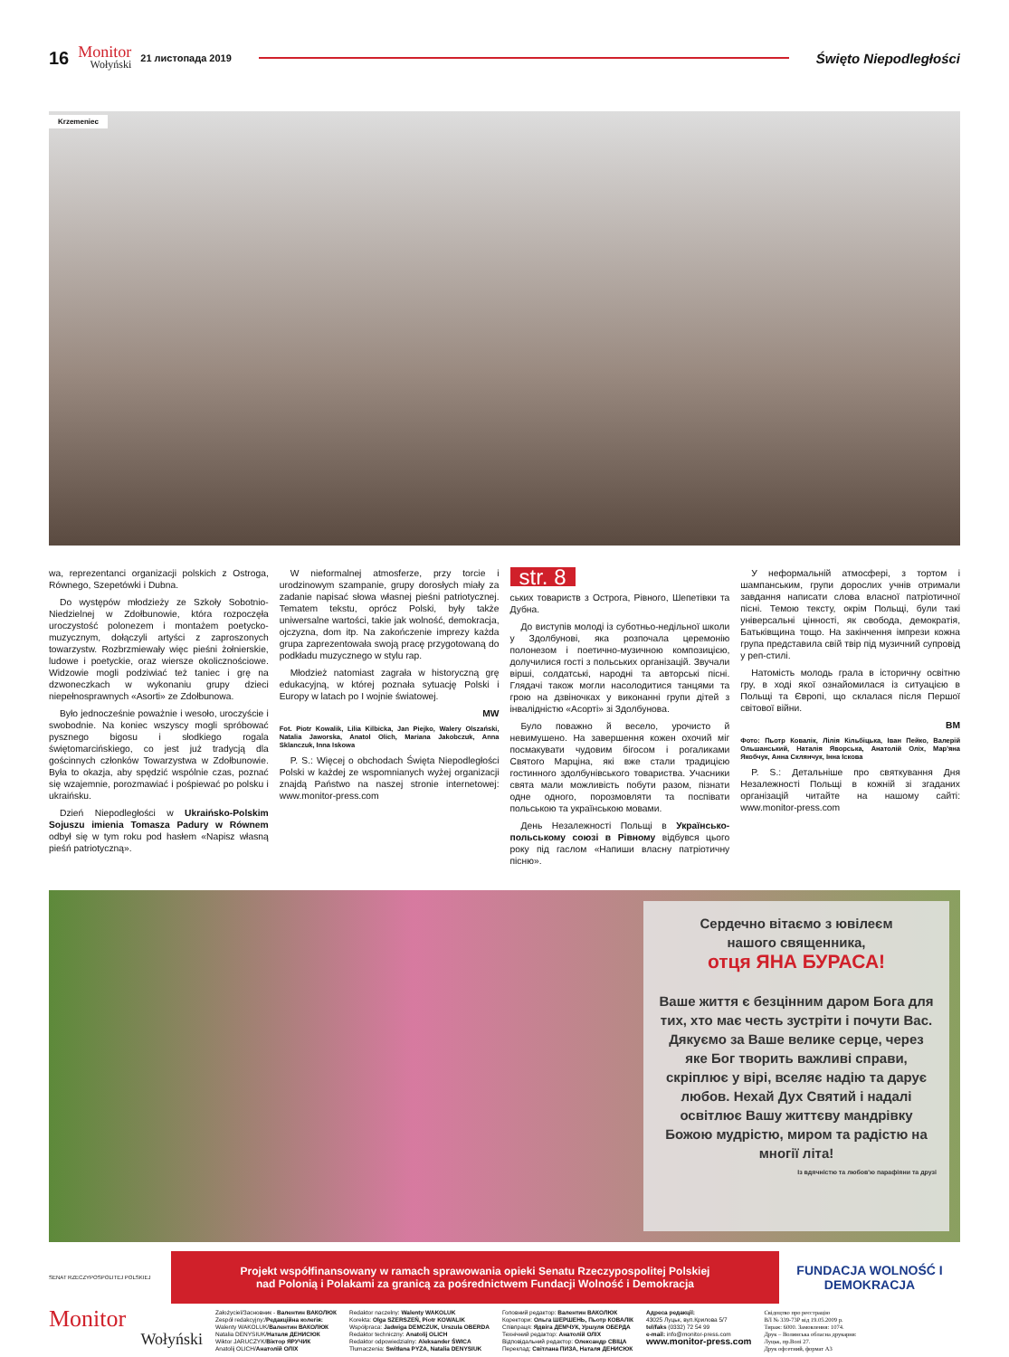16 Monitor
Wołyński 21 листопада 2019 Święto Niepodległości
Krzemeniec
wa, reprezentanci organizacji polskich z Ostroga, Równego, Szepetówki i Dubna.
Do występów młodzieży ze Szkoły Sobotnio-Niedzielnej w Zdołbunowie, która rozpoczęła uroczystość polonezem i montażem poetycko-muzycznym, dołączyli artyści z zaproszonych towarzystw. Rozbrzmiewały więc pieśni żołnierskie, ludowe i poetyckie, oraz wiersze okolicznościowe. Widzowie mogli podziwiać też taniec i grę na dzwoneczkach w wykonaniu grupy dzieci niepełnosprawnych «Asorti» ze Zdołbunowa.
Było jednocześnie poważnie i wesoło, uroczyście i swobodnie. Na koniec wszyscy mogli spróbować pysznego bigosu i słodkiego rogala świętomarcińskiego, co jest już tradycją dla gościnnych członków Towarzystwa w Zdołbunowie. Była to okazja, aby spędzić wspólnie czas, poznać się wzajemnie, porozmawiać i pośpiewać po polsku i ukraińsku.
Dzień Niepodległości w Ukraińsko-Polskim Sojuszu imienia Tomasza Padury w Równem odbył się w tym roku pod hasłem «Napisz własną pieśń patriotyczną».
W nieformalnej atmosferze, przy torcie i urodzinowym szampanie, grupy dorosłych miały za zadanie napisać słowa własnej pieśni patriotycznej. Tematem tekstu, oprócz Polski, były także uniwersalne wartości, takie jak wolność, demokracja, ojczyzna, dom itp. Na zakończenie imprezy każda grupa zaprezentowała swoją pracę przygotowaną do podkładu muzycznego w stylu rap.
Młodzież natomiast zagrała w historyczną grę edukacyjną, w której poznała sytuację Polski i Europy w latach po I wojnie światowej.
MW
Fot. Piotr Kowalik, Lilia Kilbicka, Jan Piejko, Walery Olszański, Natalia Jaworska, Anatol Olich, Mariana Jakobczuk, Anna Sklanczuk, Inna Iskowa
P. S.: Więcej o obchodach Święta Niepodległości Polski w każdej ze wspomnianych wyżej organizacji znajdą Państwo na naszej stronie internetowej: www.monitor-press.com
str. 8
ських товариств з Острога, Рівного, Шепетівки та Дубна.
До виступів молоді із суботньо-недільної школи у Здолбунові, яка розпочала церемонію полонезом і поетично-музичною композицією, долучилися гості з польських організацій. Звучали вірші, солдатські, народні та авторські пісні. Глядачі також могли насолодитися танцями та грою на дзвіночках у виконанні групи дітей з інвалідністю «Асорті» зі Здолбунова.
Було поважно й весело, урочисто й невимушено. На завершення кожен охочий міг посмакувати чудовим бігосом і рогаликами Святого Марціна, які вже стали традицією гостинного здолбунівського товариства. Учасники свята мали можливість побути разом, пізнати одне одного, порозмовляти та поспівати польською та українською мовами.
День Незалежності Польщі в Українсько-польському союзі в Рівному відбувся цього року під гаслом «Напиши власну патріотичну пісню».
У неформальній атмосфері, з тортом і шампанським, групи дорослих учнів отримали завдання написати слова власної патріотичної пісні. Темою тексту, окрім Польщі, були такі універсальні цінності, як свобода, демократія, Батьківщина тощо. На закінчення імпрези кожна група представила свій твір під музичний супровід у реп-стилі.
Натомість молодь грала в історичну освітню гру, в ході якої ознайомилася із ситуацією в Польщі та Європі, що склалася після Першої світової війни.
ВМ
Фото: Пьотр Ковалік, Лілія Кільбіцька, Іван Пейко, Валерій Ольшанський, Наталія Яворська, Анатолій Оліх, Мар'яна Якобчук, Анна Склянчук, Інна Іскова
P. S.: Детальніше про святкування Дня Незалежності Польщі в кожній зі згаданих організацій читайте на нашому сайті: www.monitor-press.com
Сердечно вітаємо з ювілеєм
нашого священника,
отця ЯНА БУРАСА!
Ваше життя є безцінним даром Бога для тих, хто має честь зустріти і почути Вас. Дякуємо за Ваше велике серце, через яке Бог творить важливі справи, скріплює у вірі, вселяє надію та дарує любов. Нехай Дух Святий і надалі освітлює Вашу життєву мандрівку Божою мудрістю, миром та радістю на многії літа!
Із вдячністю та любов'ю парафіяни та друзі
SENAT RZECZYPOSPOLITEJ POLSKIEJ
Projekt współfinansowany w ramach sprawowania opieki Senatu Rzeczypospolitej Polskiej
nad Polonią i Polakami za granicą za pośrednictwem Fundacji Wolność i Demokracja
FUNDACJA WOLNOŚĆ I DEMOKRACJA
Monitor
Wołyński
Założyciel/Засновник - Валентин ВАКОЛЮК
Zespół redakcyjny:/Редакційна колегія:
Walenty WAKOLUK/Валентин ВАКОЛЮК
Natalia DENYSIUK/Наталя ДЕНИСЮК
Wiktor JARUCZYK/Віктор ЯРУЧИК
Anatolij OLICH/Анатолій ОЛІХ
Redaktor naczelny: Walenty WAKOLUK
Korekta: Olga SZERSZEŃ, Piotr KOWALIK
Współpraca: Jadwiga DEMCZUK, Urszula OBERDA
Redaktor techniczny: Anatolij OLICH
Redaktor odpowiedzialny: Aleksander ŚWICA
Tłumaczenia: Switłana PYZA, Natalia DENYSIUK
Головний редактор: Валентин ВАКОЛЮК
Коректори: Ольга ШЕРШЕНЬ, Пьотр КОВАЛІК
Співпраця: Ядвіга ДЕМЧУК, Уршуля ОБЕРДА
Технічний редактор: Анатолій ОЛІХ
Відповідальний редактор: Олександр СВІЦА
Переклад: Світлана ПИЗА, Наталя ДЕНИСЮК
Адреса редакції:
43025 Луцьк, вул.Крилова 5/7
tel/faks (0332) 72 54 99
e-mail: info@monitor-press.com
www.monitor-press.com
Свідоцтво про реєстрацію
ВЛ № 339-73Р від 19.05.2009 р.
Тираж: 6000. Замовлення: 1074.
Друк – Волинська обласна друкарня:
Луцьк, пр.Волі 27.
Друк офсетний, формат А3